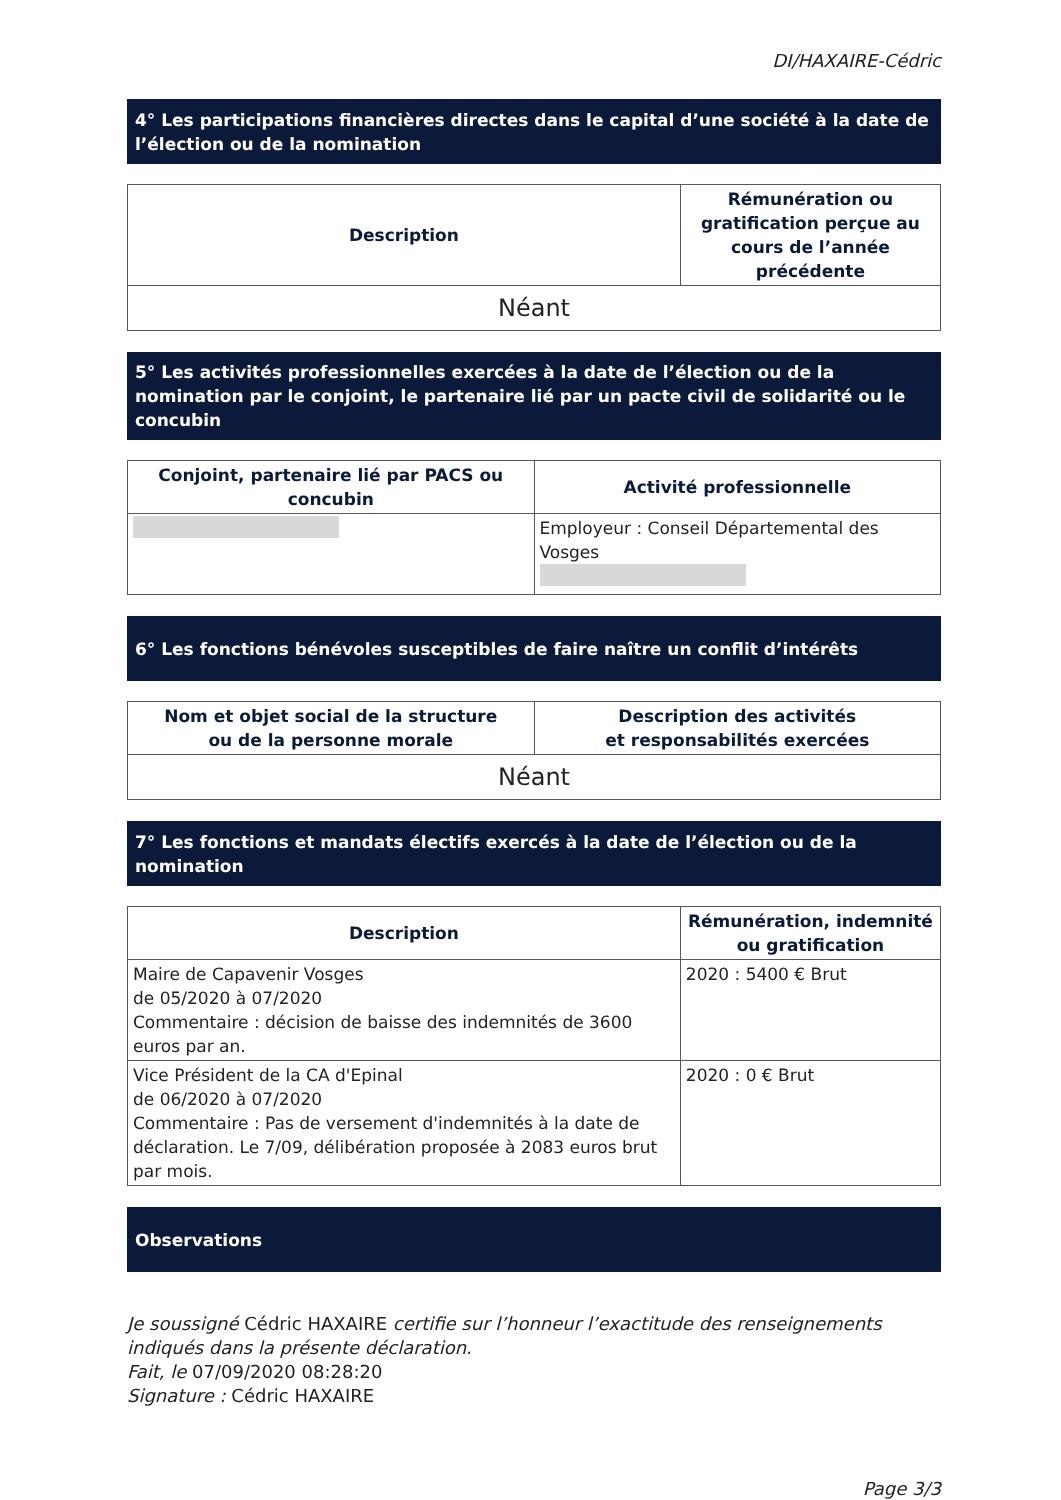DI/HAXAIRE-Cédric
4° Les participations financières directes dans le capital d’une société à la date de l’élection ou de la nomination
| Description | Rémunération ou gratification perçue au cours de l’année précédente |
| --- | --- |
| Néant | |
5° Les activités professionnelles exercées à la date de l’élection ou de la nomination par le conjoint, le partenaire lié par un pacte civil de solidarité ou le concubin
| Conjoint, partenaire lié par PACS ou concubin | Activité professionnelle |
| --- | --- |
| | Employeur : Conseil Départemental des Vosges |
6° Les fonctions bénévoles susceptibles de faire naître un conflit d’intérêts
| Nom et objet social de la structure ou de la personne morale | Description des activités et responsabilités exercées |
| --- | --- |
| Néant | |
7° Les fonctions et mandats électifs exercés à la date de l’élection ou de la nomination
| Description | Rémunération, indemnité ou gratification |
| --- | --- |
| Maire de Capavenir Vosges de 05/2020 à 07/2020 Commentaire : décision de baisse des indemnités de 3600 euros par an. | 2020 : 5400 € Brut |
| Vice Président de la CA d'Epinal de 06/2020 à 07/2020 Commentaire : Pas de versement d'indemnités à la date de déclaration. Le 7/09, délibération proposée à 2083 euros brut par mois. | 2020 : 0 € Brut |
Observations
Je soussigné Cédric HAXAIRE certifie sur l’honneur l’exactitude des renseignements indiqués dans la présente déclaration.
Fait, le 07/09/2020 08:28:20
Signature : Cédric HAXAIRE
Page 3/3